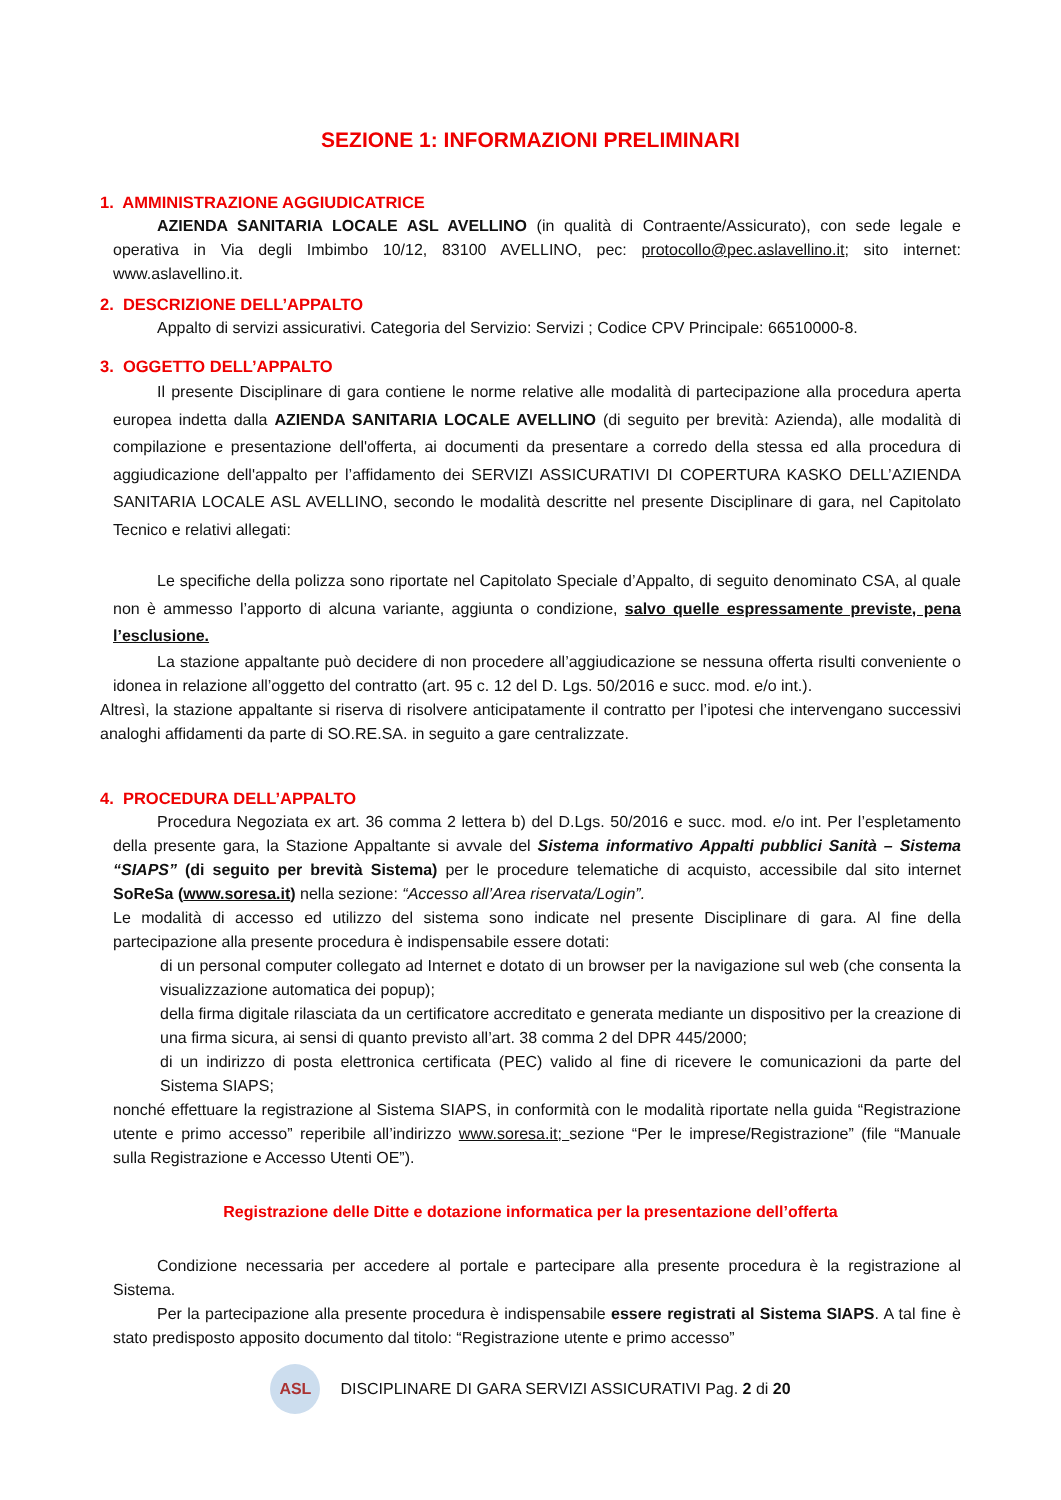SEZIONE 1: INFORMAZIONI PRELIMINARI
1. AMMINISTRAZIONE AGGIUDICATRICE
AZIENDA SANITARIA LOCALE ASL AVELLINO (in qualità di Contraente/Assicurato), con sede legale e operativa in Via degli Imbimbo 10/12, 83100 AVELLINO, pec: protocollo@pec.aslavellino.it; sito internet: www.aslavellino.it.
2. DESCRIZIONE DELL’APPALTO
Appalto di servizi assicurativi. Categoria del Servizio: Servizi ; Codice CPV Principale: 66510000-8.
3. OGGETTO DELL’APPALTO
Il presente Disciplinare di gara contiene le norme relative alle modalità di partecipazione alla procedura aperta europea indetta dalla AZIENDA SANITARIA LOCALE AVELLINO (di seguito per brevità: Azienda), alle modalità di compilazione e presentazione dell'offerta, ai documenti da presentare a corredo della stessa ed alla procedura di aggiudicazione dell'appalto per l’affidamento dei SERVIZI ASSICURATIVI DI COPERTURA KASKO DELL’AZIENDA SANITARIA LOCALE ASL AVELLINO, secondo le modalità descritte nel presente Disciplinare di gara, nel Capitolato Tecnico e relativi allegati:
Le specifiche della polizza sono riportate nel Capitolato Speciale d’Appalto, di seguito denominato CSA, al quale non è ammesso l’apporto di alcuna variante, aggiunta o condizione, salvo quelle espressamente previste, pena l’esclusione.
La stazione appaltante può decidere di non procedere all’aggiudicazione se nessuna offerta risulti conveniente o idonea in relazione all’oggetto del contratto (art. 95 c. 12 del D. Lgs. 50/2016 e succ. mod. e/o int.).
Altresì, la stazione appaltante si riserva di risolvere anticipatamente il contratto per l’ipotesi che intervengano successivi analoghi affidamenti da parte di SO.RE.SA. in seguito a gare centralizzate.
4. PROCEDURA DELL’APPALTO
Procedura Negoziata ex art. 36 comma 2 lettera b) del D.Lgs. 50/2016 e succ. mod. e/o int. Per l’espletamento della presente gara, la Stazione Appaltante si avvale del Sistema informativo Appalti pubblici Sanità – Sistema “SIAPS” (di seguito per brevità Sistema) per le procedure telematiche di acquisto, accessibile dal sito internet SoReSa (www.soresa.it) nella sezione: “Accesso all’Area riservata/Login”.
Le modalità di accesso ed utilizzo del sistema sono indicate nel presente Disciplinare di gara. Al fine della partecipazione alla presente procedura è indispensabile essere dotati:
di un personal computer collegato ad Internet e dotato di un browser per la navigazione sul web (che consenta la visualizzazione automatica dei popup);
della firma digitale rilasciata da un certificatore accreditato e generata mediante un dispositivo per la creazione di una firma sicura, ai sensi di quanto previsto all’art. 38 comma 2 del DPR 445/2000;
di un indirizzo di posta elettronica certificata (PEC) valido al fine di ricevere le comunicazioni da parte del Sistema SIAPS;
nonché effettuare la registrazione al Sistema SIAPS, in conformità con le modalità riportate nella guida “Registrazione utente e primo accesso” reperibile all’indirizzo www.soresa.it; sezione “Per le imprese/Registrazione” (file “Manuale sulla Registrazione e Accesso Utenti OE”).
Registrazione delle Ditte e dotazione informatica per la presentazione dell’offerta
Condizione necessaria per accedere al portale e partecipare alla presente procedura è la registrazione al Sistema.
Per la partecipazione alla presente procedura è indispensabile essere registrati al Sistema SIAPS. A tal fine è stato predisposto apposito documento dal titolo: “Registrazione utente e primo accesso”
ASL
DISCIPLINARE DI GARA SERVIZI ASSICURATIVI Pag. 2 di 20